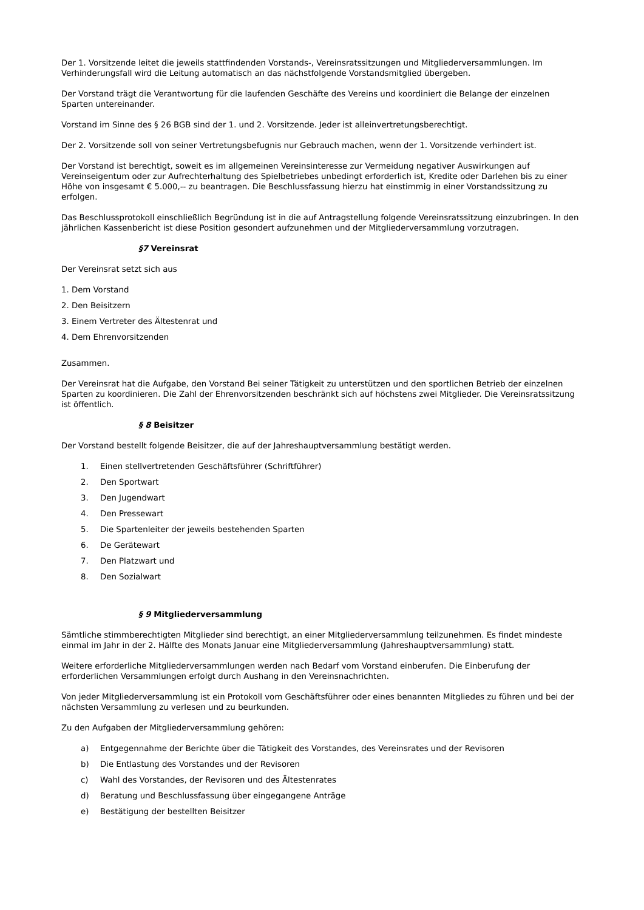Der 1. Vorsitzende leitet die jeweils stattfindenden Vorstands-, Vereinsratssitzungen und Mitgliederversammlungen. Im Verhinderungsfall wird die Leitung automatisch an das nächstfolgende Vorstandsmitglied übergeben.
Der Vorstand trägt die Verantwortung für die laufenden Geschäfte des Vereins und koordiniert die Belange der einzelnen Sparten untereinander.
Vorstand im Sinne des § 26 BGB sind der 1. und 2. Vorsitzende. Jeder ist alleinvertretungsberechtigt.
Der 2. Vorsitzende soll von seiner Vertretungsbefugnis nur Gebrauch machen, wenn der 1. Vorsitzende verhindert ist.
Der Vorstand ist berechtigt, soweit es im allgemeinen Vereinsinteresse zur Vermeidung negativer Auswirkungen auf Vereinseigentum oder zur Aufrechterhaltung des Spielbetriebes unbedingt erforderlich ist, Kredite oder Darlehen bis zu einer Höhe von insgesamt € 5.000,-- zu beantragen. Die Beschlussfassung hierzu hat einstimmig in einer Vorstandssitzung zu erfolgen.
Das Beschlussprotokoll einschließlich Begründung ist in die auf Antragstellung folgende Vereinsratssitzung einzubringen. In den jährlichen Kassenbericht ist diese Position gesondert aufzunehmen und der Mitgliederversammlung vorzutragen.
§7 Vereinsrat
Der Vereinsrat setzt sich aus
1. Dem Vorstand
2. Den Beisitzern
3. Einem Vertreter des Ältestenrat und
4. Dem Ehrenvorsitzenden
Zusammen.
Der Vereinsrat hat die Aufgabe, den Vorstand Bei seiner Tätigkeit zu unterstützen und den sportlichen Betrieb der einzelnen Sparten zu koordinieren. Die Zahl der Ehrenvorsitzenden beschränkt sich auf höchstens zwei Mitglieder. Die Vereinsratssitzung ist öffentlich.
§ 8 Beisitzer
Der Vorstand bestellt folgende Beisitzer, die auf der Jahreshauptversammlung bestätigt werden.
1. Einen stellvertretenden Geschäftsführer (Schriftführer)
2. Den Sportwart
3. Den Jugendwart
4. Den Pressewart
5. Die Spartenleiter der jeweils bestehenden Sparten
6. De Gerätewart
7. Den Platzwart und
8. Den Sozialwart
§ 9 Mitgliederversammlung
Sämtliche stimmberechtigten Mitglieder sind berechtigt, an einer Mitgliederversammlung teilzunehmen. Es findet mindeste einmal im Jahr in der 2. Hälfte des Monats Januar eine Mitgliederversammlung (Jahreshauptversammlung) statt.
Weitere erforderliche Mitgliederversammlungen werden nach Bedarf vom Vorstand einberufen. Die Einberufung der erforderlichen Versammlungen erfolgt durch Aushang in den Vereinsnachrichten.
Von jeder Mitgliederversammlung ist ein Protokoll vom Geschäftsführer oder eines benannten Mitgliedes zu führen und bei der nächsten Versammlung zu verlesen und zu beurkunden.
Zu den Aufgaben der Mitgliederversammlung gehören:
a) Entgegennahme der Berichte über die Tätigkeit des Vorstandes, des Vereinsrates und der Revisoren
b) Die Entlastung des Vorstandes und der Revisoren
c) Wahl des Vorstandes, der Revisoren und des Ältestenrates
d) Beratung und Beschlussfassung über eingegangene Anträge
e) Bestätigung der bestellten Beisitzer